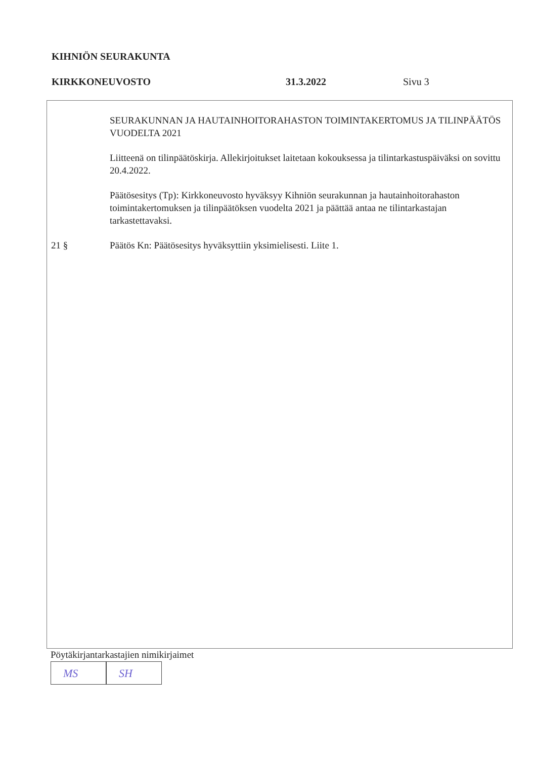KIHNIÖN SEURAKUNTA
KIRKKONEUVOSTO 31.3.2022 Sivu 3
SEURAKUNNAN JA HAUTAINHOITORAHASTON TOIMINTAKERTOMUS JA TILINPÄÄTÖS VUODELTA 2021
Liitteenä on tilinpäätöskirja. Allekirjoitukset laitetaan kokouksessa ja tilintarkastuspäiväksi on sovittu 20.4.2022.
Päätösesitys (Tp): Kirkkoneuvosto hyväksyy Kihniön seurakunnan ja hautainhoitorahaston toimintakertomuksen ja tilinpäätöksen vuodelta 2021 ja päättää antaa ne tilintarkastajan tarkastettavaksi.
21 § Päätös Kn: Päätösesitys hyväksyttiin yksimielisesti. Liite 1.
Pöytäkirjantarkastajien nimikirjaimet
MS SH